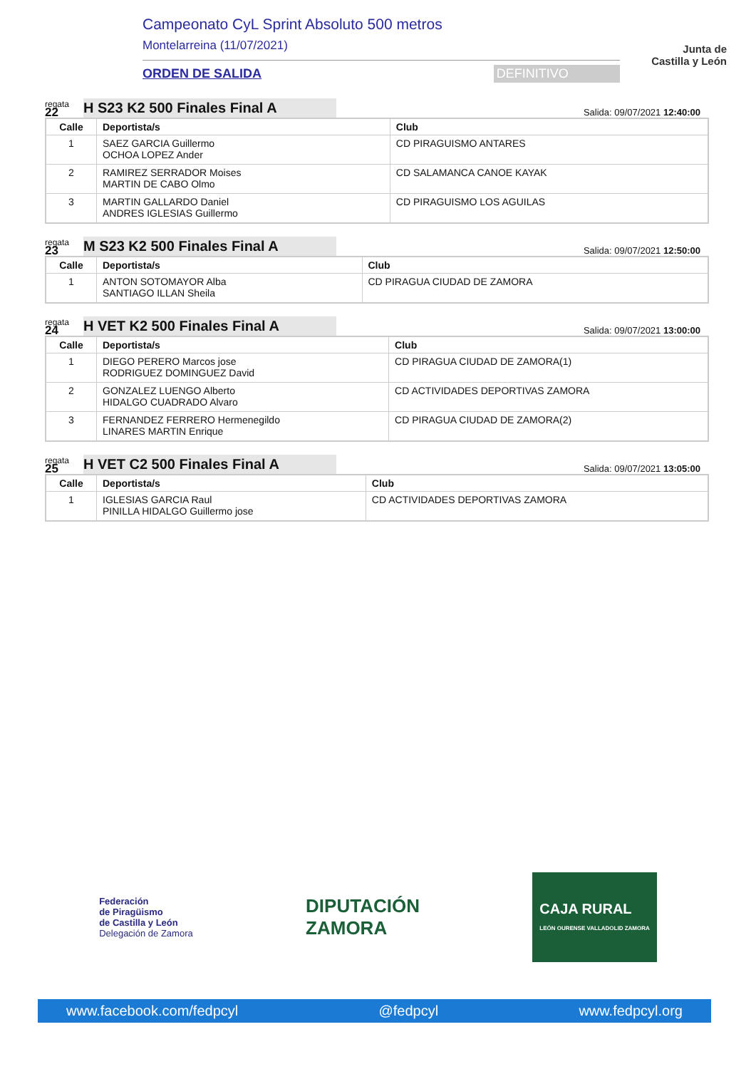Campeonato CyL Sprint Absoluto 500 metros
Montelarreina (11/07/2021)
ORDEN DE SALIDA DEFINITIVO
Junta de
Castilla y León
regata
22
H S23 K2 500 Finales Final A
Salida: 09/07/2021 12:40:00
| Calle | Deportista/s | Club |
| --- | --- | --- |
| 1 | SAEZ GARCIA Guillermo OCHOA LOPEZ Ander | CD PIRAGUISMO ANTARES |
| 2 | RAMIREZ SERRADOR Moises MARTIN DE CABO Olmo | CD SALAMANCA CANOE KAYAK |
| 3 | MARTIN GALLARDO Daniel ANDRES IGLESIAS Guillermo | CD PIRAGUISMO LOS AGUILAS |
regata
23
M S23 K2 500 Finales Final A
Salida: 09/07/2021 12:50:00
| Calle | Deportista/s | Club |
| --- | --- | --- |
| 1 | ANTON SOTOMAYOR Alba SANTIAGO ILLAN Sheila | CD PIRAGUA CIUDAD DE ZAMORA |
regata
24
H VET K2 500 Finales Final A
Salida: 09/07/2021 13:00:00
| Calle | Deportista/s | Club |
| --- | --- | --- |
| 1 | DIEGO PERERO Marcos jose RODRIGUEZ DOMINGUEZ David | CD PIRAGUA CIUDAD DE ZAMORA(1) |
| 2 | GONZALEZ LUENGO Alberto HIDALGO CUADRADO Alvaro | CD ACTIVIDADES DEPORTIVAS ZAMORA |
| 3 | FERNANDEZ FERRERO Hermenegildo LINARES MARTIN Enrique | CD PIRAGUA CIUDAD DE ZAMORA(2) |
regata
25
H VET C2 500 Finales Final A
Salida: 09/07/2021 13:05:00
| Calle | Deportista/s | Club |
| --- | --- | --- |
| 1 | IGLESIAS GARCIA Raul PINILLA HIDALGO Guillermo jose | CD ACTIVIDADES DEPORTIVAS ZAMORA |
Federación
de Piragüismo
de Castilla y León
Delegación de Zamora
DIPUTACIÓN
ZAMORA
CAJA RURAL
LEÓN OURENSE VALLADOLID ZAMORA
www.facebook.com/fedpcyl @fedpcyl www.fedpcyl.org